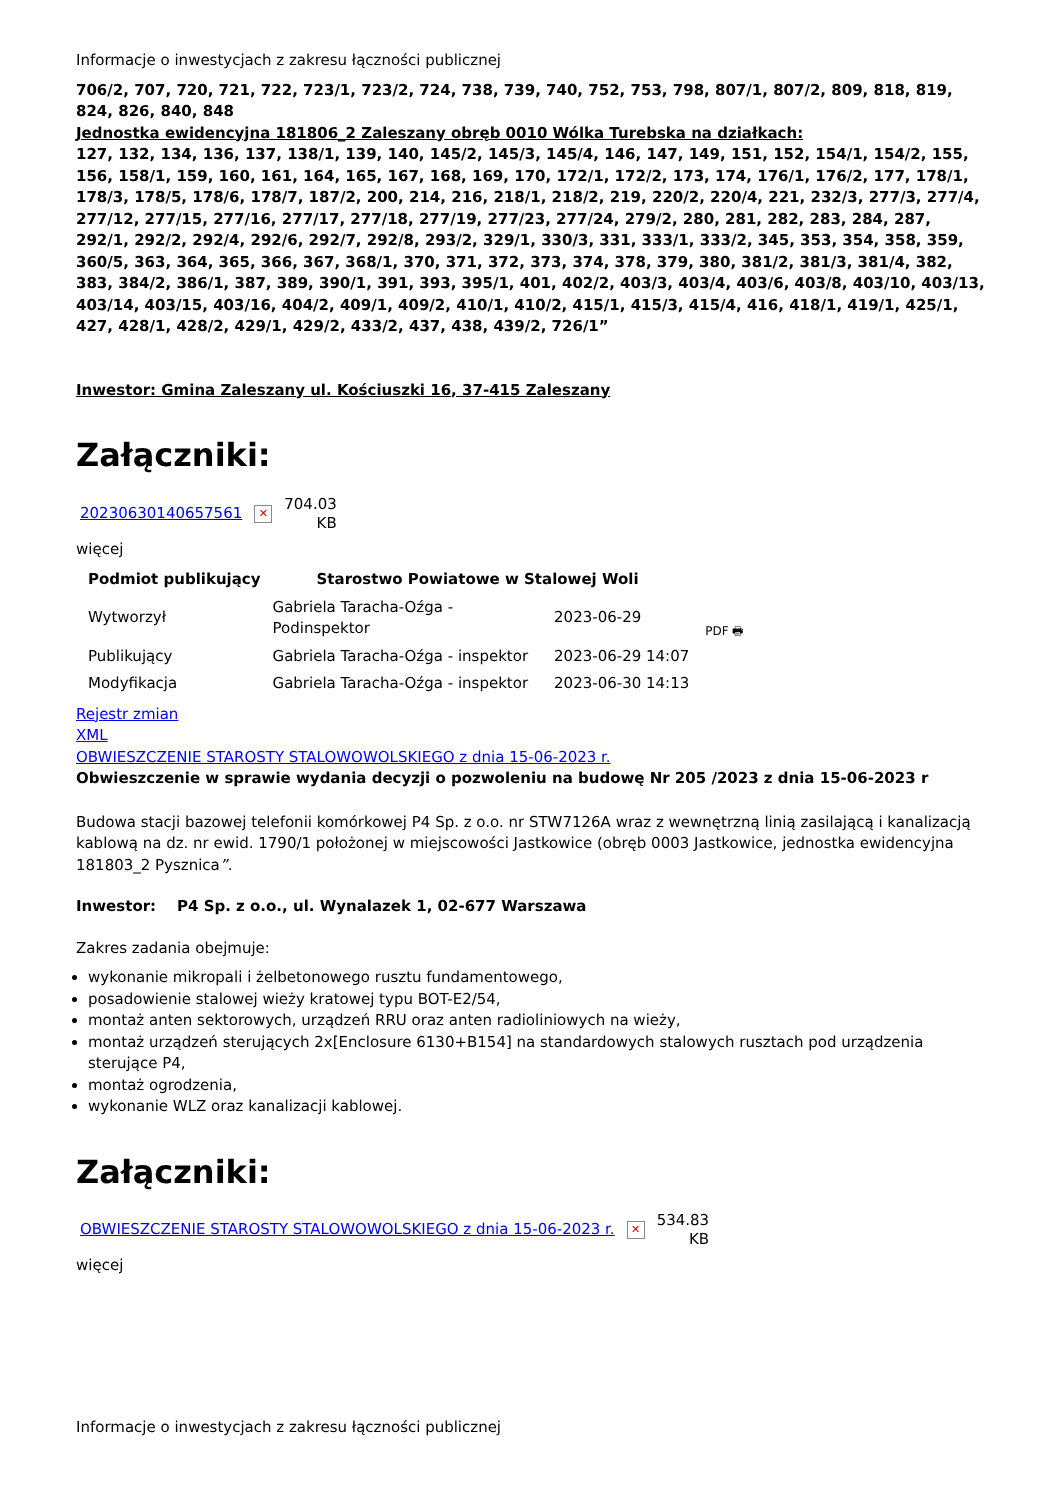Informacje o inwestycjach z zakresu łączności publicznej
706/2, 707, 720, 721, 722, 723/1, 723/2, 724, 738, 739, 740, 752, 753, 798, 807/1, 807/2, 809, 818, 819, 824, 826, 840, 848
Jednostka ewidencyjna 181806_2 Zaleszany obręb 0010 Wólka Turebska na działkach:
127, 132, 134, 136, 137, 138/1, 139, 140, 145/2, 145/3, 145/4, 146, 147, 149, 151, 152, 154/1, 154/2, 155, 156, 158/1, 159, 160, 161, 164, 165, 167, 168, 169, 170, 172/1, 172/2, 173, 174, 176/1, 176/2, 177, 178/1, 178/3, 178/5, 178/6, 178/7, 187/2, 200, 214, 216, 218/1, 218/2, 219, 220/2, 220/4, 221, 232/3, 277/3, 277/4, 277/12, 277/15, 277/16, 277/17, 277/18, 277/19, 277/23, 277/24, 279/2, 280, 281, 282, 283, 284, 287, 292/1, 292/2, 292/4, 292/6, 292/7, 292/8, 293/2, 329/1, 330/3, 331, 333/1, 333/2, 345, 353, 354, 358, 359, 360/5, 363, 364, 365, 366, 367, 368/1, 370, 371, 372, 373, 374, 378, 379, 380, 381/2, 381/3, 381/4, 382, 383, 384/2, 386/1, 387, 389, 390/1, 391, 393, 395/1, 401, 402/2, 403/3, 403/4, 403/6, 403/8, 403/10, 403/13, 403/14, 403/15, 403/16, 404/2, 409/1, 409/2, 410/1, 410/2, 415/1, 415/3, 415/4, 416, 418/1, 419/1, 425/1, 427, 428/1, 428/2, 429/1, 429/2, 433/2, 437, 438, 439/2, 726/1”
Inwestor: Gmina Zaleszany ul. Kościuszki 16, 37-415 Zaleszany
Załączniki:
20230630140657561 ✕ 704.03
KB
więcej
| Podmiot publikujący | Starostwo Powiatowe w Stalowej Woli | | |
| Wytworzył | Gabriela Taracha-Oźga - Podinspektor | 2023-06-29 | PDF 🖶 |
| Publikujący | Gabriela Taracha-Oźga - inspektor | 2023-06-29 14:07 | |
| Modyfikacja | Gabriela Taracha-Oźga - inspektor | 2023-06-30 14:13 | |
Rejestr zmian
XML
OBWIESZCZENIE STAROSTY STALOWOWOLSKIEGO z dnia 15-06-2023 r.
Obwieszczenie w sprawie wydania decyzji o pozwoleniu na budowę Nr 205 /2023 z dnia 15-06-2023 r
Budowa stacji bazowej telefonii komórkowej P4 Sp. z o.o. nr STW7126A wraz z wewnętrzną linią zasilającą i kanalizacją kablową na dz. nr ewid. 1790/1 położonej w miejscowości Jastkowice (obręb 0003 Jastkowice, jednostka ewidencyjna 181803_2 Pysznica”.
Inwestor: P4 Sp. z o.o., ul. Wynalazek 1, 02-677 Warszawa
Zakres zadania obejmuje:
wykonanie mikropali i żelbetonowego rusztu fundamentowego,
posadowienie stalowej wieży kratowej typu BOT-E2/54,
montaż anten sektorowych, urządzeń RRU oraz anten radioliniowych na wieży,
montaż urządzeń sterujących 2x[Enclosure 6130+B154] na standardowych stalowych rusztach pod urządzenia sterujące P4,
montaż ogrodzenia,
wykonanie WLZ oraz kanalizacji kablowej.
Załączniki:
OBWIESZCZENIE STAROSTY STALOWOWOLSKIEGO z dnia 15-06-2023 r. ✕ 534.83
KB
więcej
Informacje o inwestycjach z zakresu łączności publicznej